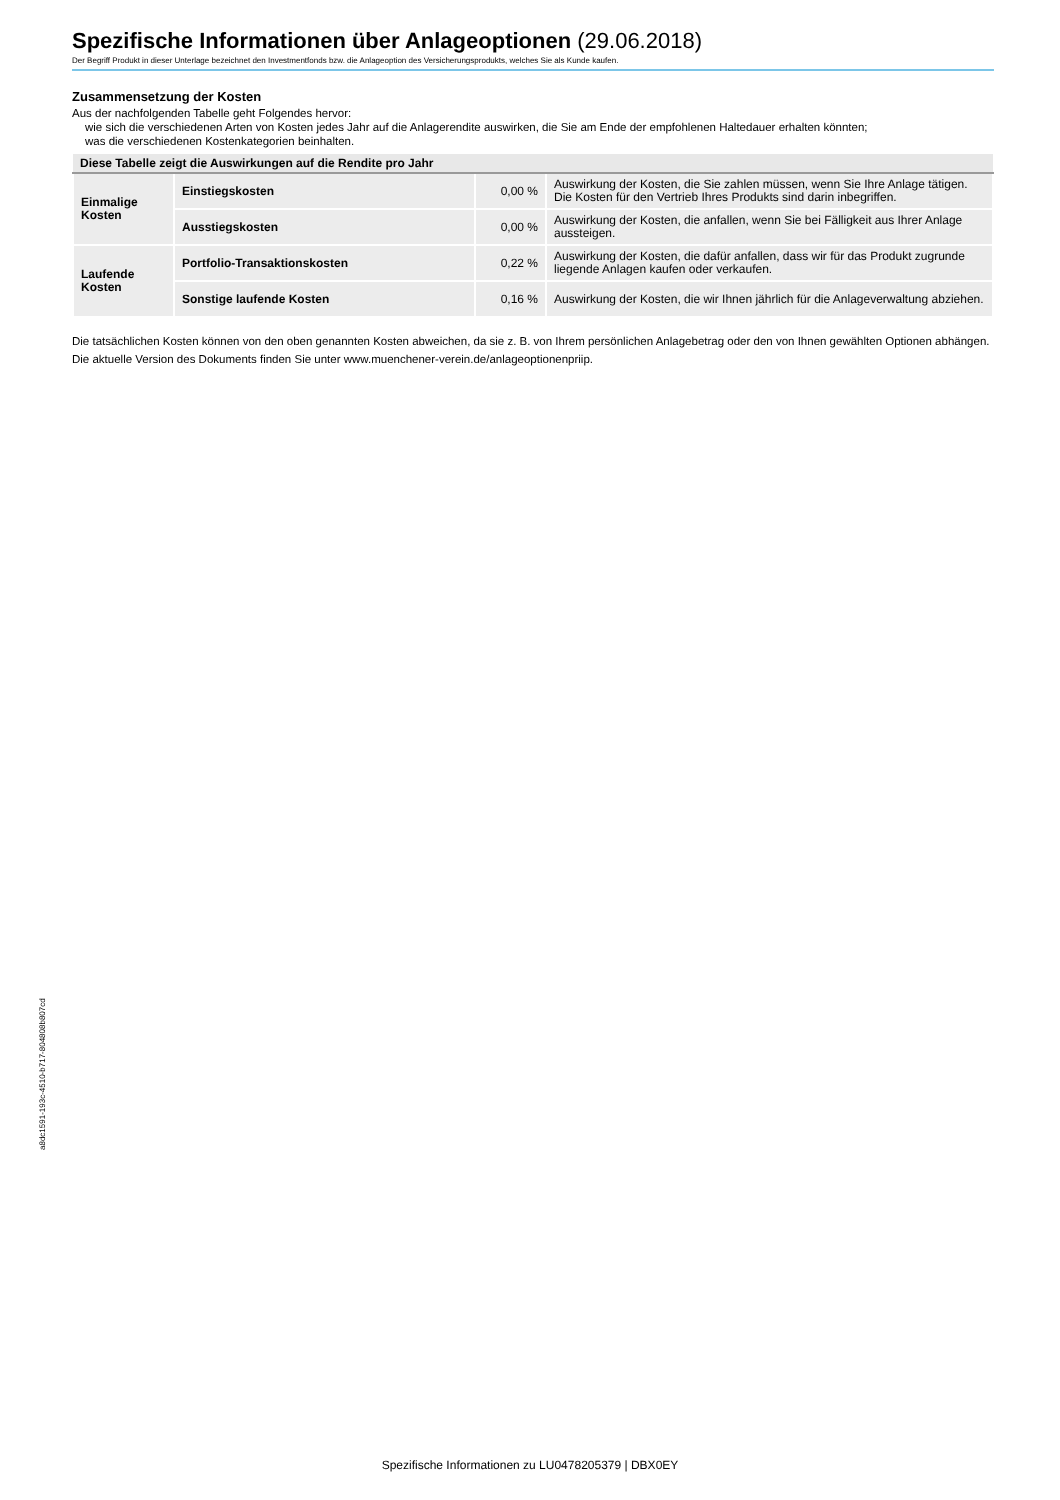Spezifische Informationen über Anlageoptionen (29.06.2018)
Der Begriff Produkt in dieser Unterlage bezeichnet den Investmentfonds bzw. die Anlageoption des Versicherungsprodukts, welches Sie als Kunde kaufen.
Zusammensetzung der Kosten
Aus der nachfolgenden Tabelle geht Folgendes hervor:
wie sich die verschiedenen Arten von Kosten jedes Jahr auf die Anlagerendite auswirken, die Sie am Ende der empfohlenen Haltedauer erhalten könnten;
was die verschiedenen Kostenkategorien beinhalten.
| Diese Tabelle zeigt die Auswirkungen auf die Rendite pro Jahr | | | |
| --- | --- | --- | --- |
| Einmalige Kosten | Einstiegskosten | 0,00 % | Auswirkung der Kosten, die Sie zahlen müssen, wenn Sie Ihre Anlage tätigen. Die Kosten für den Vertrieb Ihres Produkts sind darin inbegriffen. |
| | Ausstiegskosten | 0,00 % | Auswirkung der Kosten, die anfallen, wenn Sie bei Fälligkeit aus Ihrer Anlage aussteigen. |
| Laufende Kosten | Portfolio-Transaktionskosten | 0,22 % | Auswirkung der Kosten, die dafür anfallen, dass wir für das Produkt zugrunde liegende Anlagen kaufen oder verkaufen. |
| | Sonstige laufende Kosten | 0,16 % | Auswirkung der Kosten, die wir Ihnen jährlich für die Anlageverwaltung abziehen. |
Die tatsächlichen Kosten können von den oben genannten Kosten abweichen, da sie z. B. von Ihrem persönlichen Anlagebetrag oder den von Ihnen gewählten Optionen abhängen.
Die aktuelle Version des Dokuments finden Sie unter www.muenchener-verein.de/anlageoptionenpriip.
a8dc1591-193c-4510-b717-804808b807cd
Spezifische Informationen zu LU0478205379 | DBX0EY